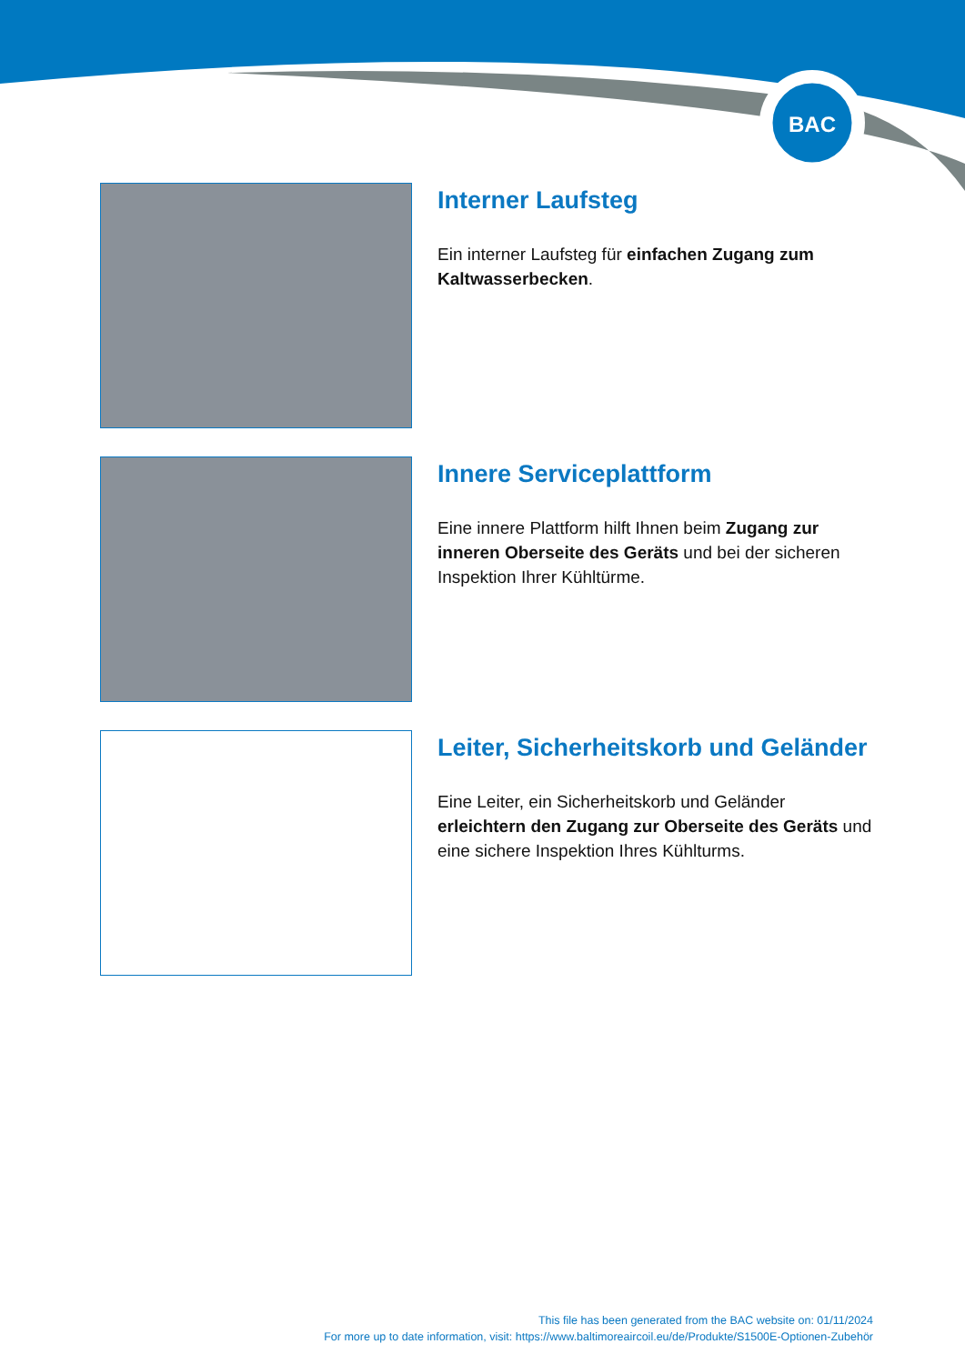BAC
Interner Laufsteg
Ein interner Laufsteg für einfachen Zugang zum Kaltwasserbecken.
Innere Serviceplattform
Eine innere Plattform hilft Ihnen beim Zugang zur inneren Oberseite des Geräts und bei der sicheren Inspektion Ihrer Kühltürme.
Leiter, Sicherheitskorb und Geländer
Eine Leiter, ein Sicherheitskorb und Geländer erleichtern den Zugang zur Oberseite des Geräts und eine sichere Inspektion Ihres Kühlturms.
This file has been generated from the BAC website on: 01/11/2024
For more up to date information, visit: https://www.baltimoreaircoil.eu/de/Produkte/S1500E-Optionen-Zubehör